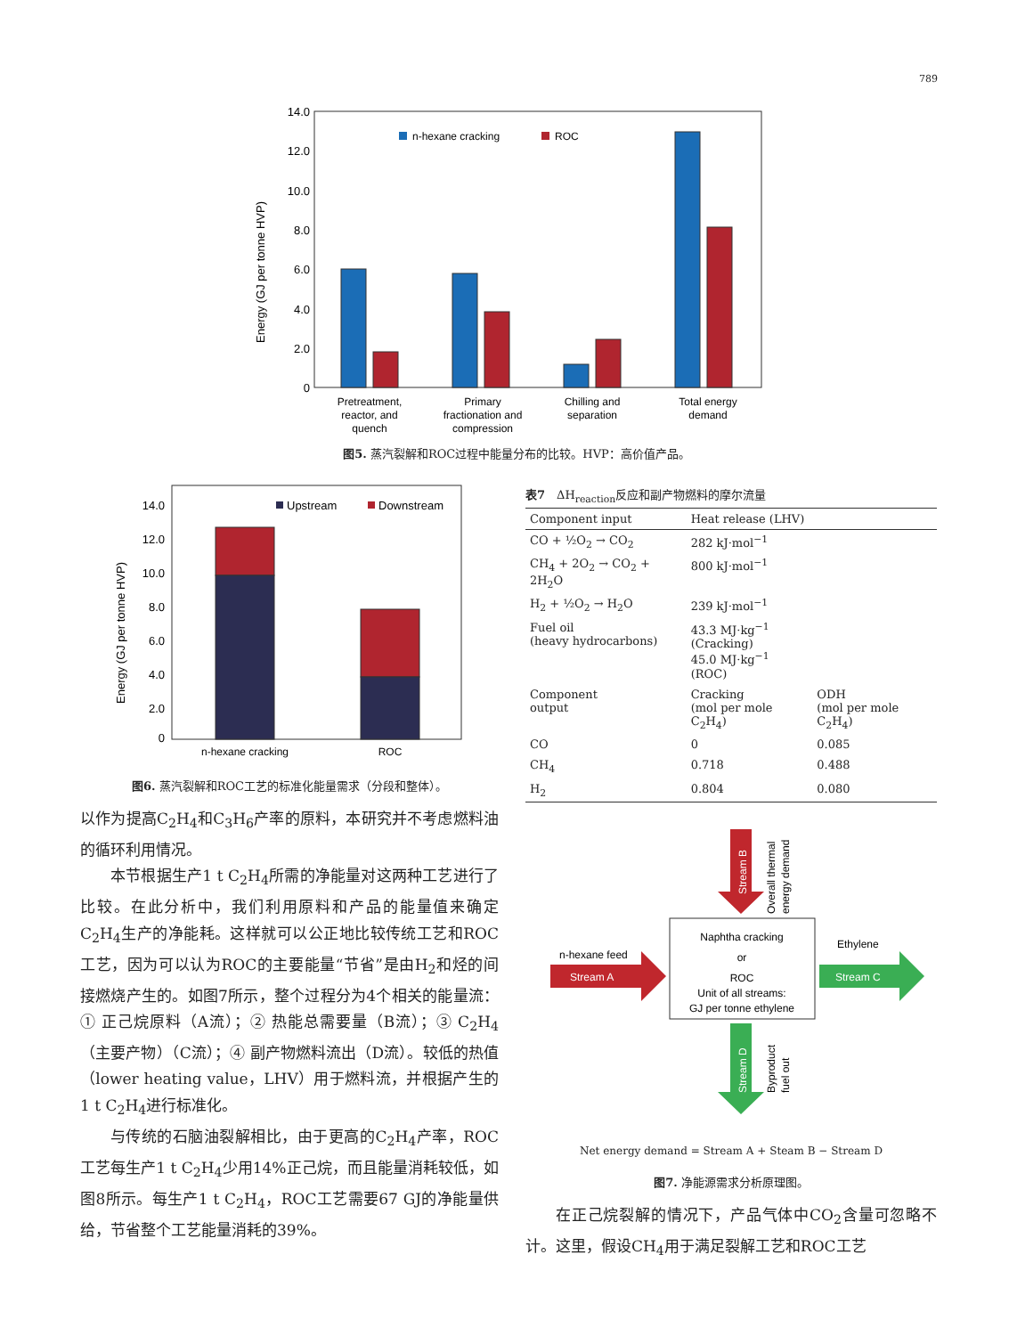789
Energy (GJ per tonne HVP)
14.0
12.0
10.0
8.0
6.0
4.0
2.0
0
n-hexane cracking
ROC
Pretreatment,
reactor, and
quench
Primary
fractionation and
compression
Chilling and
separation
Total energy
demand
图5. 蒸汽裂解和ROC过程中能量分布的比较。HVP：高价值产品。
Energy (GJ per tonne HVP)
14.0
12.0
10.0
8.0
6.0
4.0
2.0
0
Upstream
Downstream
n-hexane cracking
ROC
图6. 蒸汽裂解和ROC工艺的标准化能量需求（分段和整体）。
以作为提高C<sub>2</sub>H<sub>4</sub>和C<sub>3</sub>H<sub>6</sub>产率的原料，本研究并不考虑燃料油的循环利用情况。
本节根据生产1 t C<sub>2</sub>H<sub>4</sub>所需的净能量对这两种工艺进行了比较。在此分析中，我们利用原料和产品的能量值来确定C<sub>2</sub>H<sub>4</sub>生产的净能耗。这样就可以公正地比较传统工艺和ROC工艺，因为可以认为ROC的主要能量“节省”是由H<sub>2</sub>和烃的间接燃烧产生的。如图7所示，整个过程分为4个相关的能量流：① 正己烷原料（A流）；② 热能总需要量（B流）；③ C<sub>2</sub>H<sub>4</sub>（主要产物）（C流）；④ 副产物燃料流出（D流）。较低的热值（lower heating value，LHV）用于燃料流，并根据产生的1 t C<sub>2</sub>H<sub>4</sub>进行标准化。
与传统的石脑油裂解相比，由于更高的C<sub>2</sub>H<sub>4</sub>产率，ROC工艺每生产1 t C<sub>2</sub>H<sub>4</sub>少用14%正己烷，而且能量消耗较低，如图8所示。每生产1 t C<sub>2</sub>H<sub>4</sub>，ROC工艺需要67 GJ的净能量供给，节省整个工艺能量消耗的39%。
表7　ΔH<sub>reaction</sub>反应和副产物燃料的摩尔流量
| Component input | Heat release (LHV) | |
| --- | --- | --- |
| CO + ½O<sub>2</sub> → CO<sub>2</sub> | 282 kJ·mol<sup>−1</sup> | |
| CH<sub>4</sub> + 2O<sub>2</sub> → CO<sub>2</sub> + 2H<sub>2</sub>O | 800 kJ·mol<sup>−1</sup> | |
| H<sub>2</sub> + ½O<sub>2</sub> → H<sub>2</sub>O | 239 kJ·mol<sup>−1</sup> | |
| Fuel oil (heavy hydrocarbons) | 43.3 MJ·kg<sup>−1</sup> (Cracking) 45.0 MJ·kg<sup>−1</sup> (ROC) | |
| Component output | Cracking (mol per mole C<sub>2</sub>H<sub>4</sub>) | ODH (mol per mole C<sub>2</sub>H<sub>4</sub>) |
| CO | 0 | 0.085 |
| CH<sub>4</sub> | 0.718 | 0.488 |
| H<sub>2</sub> | 0.804 | 0.080 |
Stream B
Overall thermal
energy demand
Naphtha cracking
or
ROC
Unit of all streams:
GJ per tonne ethylene
n-hexane feed
Stream A
Ethylene
Stream C
Stream D
Byproduct
fuel out
Net energy demand = Stream A + Steam B − Stream D
图7. 净能源需求分析原理图。
在正己烷裂解的情况下，产品气体中CO<sub>2</sub>含量可忽略不计。这里，假设CH<sub>4</sub>用于满足裂解工艺和ROC工艺